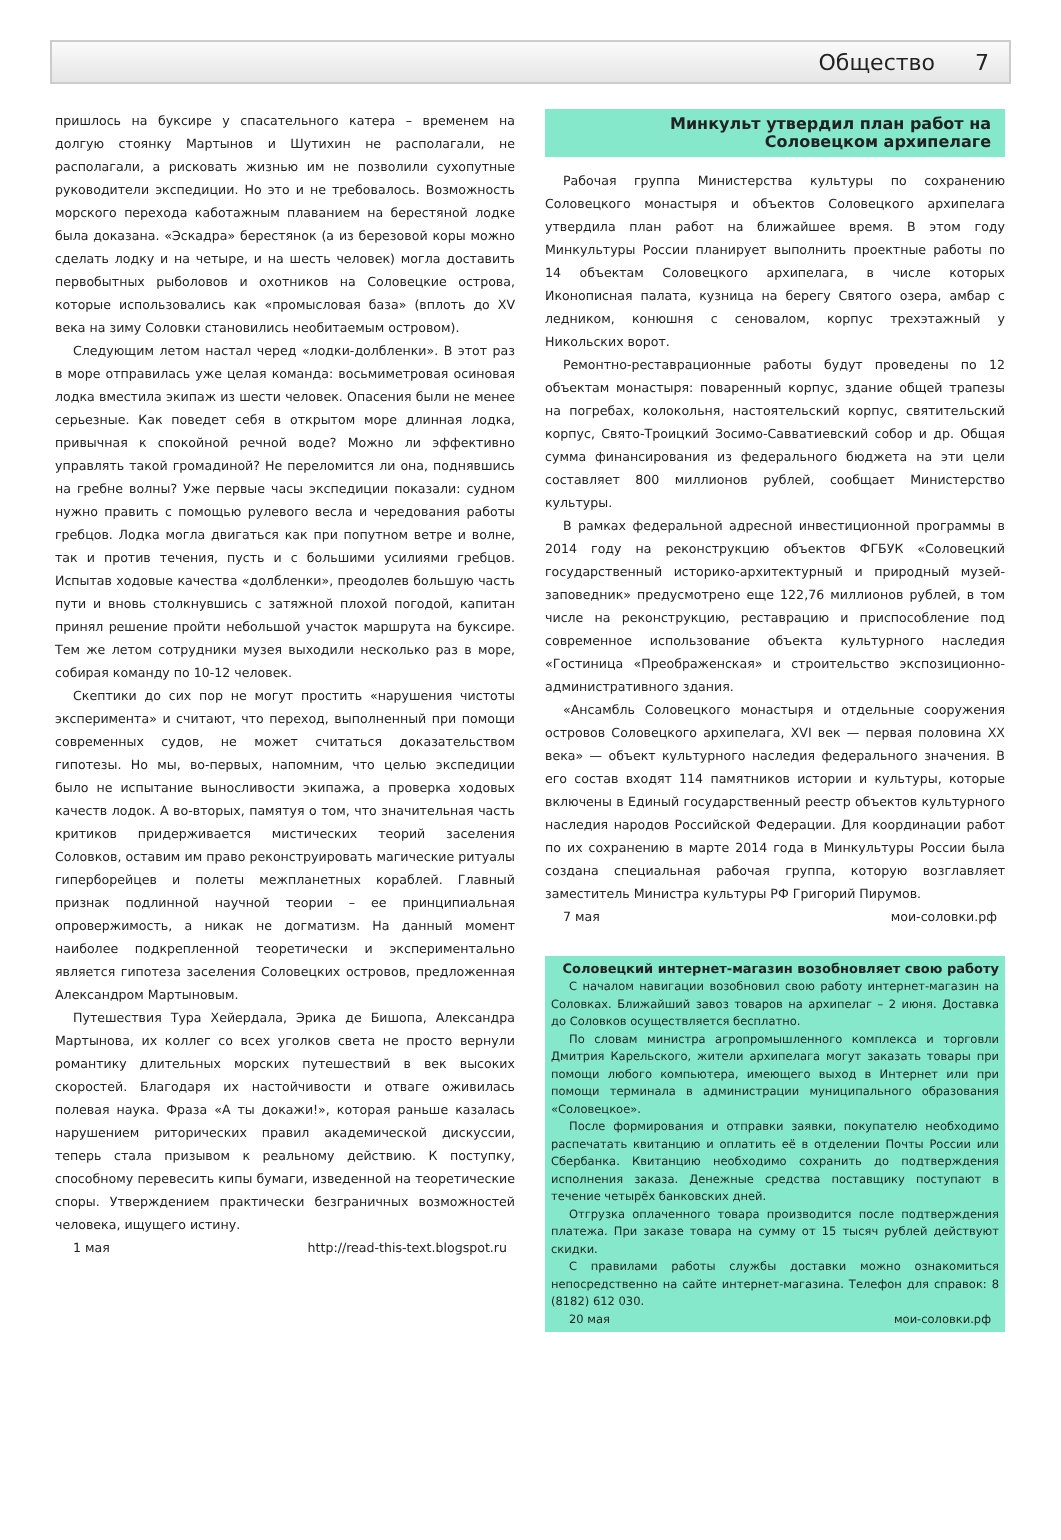Общество 7
пришлось на буксире у спасательного катера – временем на долгую стоянку Мартынов и Шутихин не располагали, не располагали, а рисковать жизнью им не позволили сухопутные руководители экспедиции. Но это и не требовалось. Возможность морского перехода каботажным плаванием на берестяной лодке была доказана. «Эскадра» берестянок (а из березовой коры можно сделать лодку и на четыре, и на шесть человек) могла доставить первобытных рыболовов и охотников на Соловецкие острова, которые использовались как «промысловая база» (вплоть до XV века на зиму Соловки становились необитаемым островом).
Следующим летом настал черед «лодки-долбленки». В этот раз в море отправилась уже целая команда: восьмиметровая осиновая лодка вместила экипаж из шести человек. Опасения были не менее серьезные. Как поведет себя в открытом море длинная лодка, привычная к спокойной речной воде? Можно ли эффективно управлять такой громадиной? Не переломится ли она, поднявшись на гребне волны? Уже первые часы экспедиции показали: судном нужно править с помощью рулевого весла и чередования работы гребцов. Лодка могла двигаться как при попутном ветре и волне, так и против течения, пусть и с большими усилиями гребцов. Испытав ходовые качества «долбленки», преодолев большую часть пути и вновь столкнувшись с затяжной плохой погодой, капитан принял решение пройти небольшой участок маршрута на буксире. Тем же летом сотрудники музея выходили несколько раз в море, собирая команду по 10-12 человек.
Скептики до сих пор не могут простить «нарушения чистоты эксперимента» и считают, что переход, выполненный при помощи современных судов, не может считаться доказательством гипотезы. Но мы, во-первых, напомним, что целью экспедиции было не испытание выносливости экипажа, а проверка ходовых качеств лодок. А во-вторых, памятуя о том, что значительная часть критиков придерживается мистических теорий заселения Соловков, оставим им право реконструировать магические ритуалы гиперборейцев и полеты межпланетных кораблей. Главный признак подлинной научной теории – ее принципиальная опровержимость, а никак не догматизм. На данный момент наиболее подкрепленной теоретически и экспериментально является гипотеза заселения Соловецких островов, предложенная Александром Мартыновым.
Путешествия Тура Хейердала, Эрика де Бишопа, Александра Мартынова, их коллег со всех уголков света не просто вернули романтику длительных морских путешествий в век высоких скоростей. Благодаря их настойчивости и отваге оживилась полевая наука. Фраза «А ты докажи!», которая раньше казалась нарушением риторических правил академической дискуссии, теперь стала призывом к реальному действию. К поступку, способному перевесить кипы бумаги, изведенной на теоретические споры. Утверждением практически безграничных возможностей человека, ищущего истину.
1 мая http://read-this-text.blogspot.ru
Минкульт утвердил план работ на Соловецком архипелаге
Рабочая группа Министерства культуры по сохранению Соловецкого монастыря и объектов Соловецкого архипелага утвердила план работ на ближайшее время. В этом году Минкультуры России планирует выполнить проектные работы по 14 объектам Соловецкого архипелага, в числе которых Иконописная палата, кузница на берегу Святого озера, амбар с ледником, конюшня с сеновалом, корпус трехэтажный у Никольских ворот.
Ремонтно-реставрационные работы будут проведены по 12 объектам монастыря: поваренный корпус, здание общей трапезы на погребах, колокольня, настоятельский корпус, святительский корпус, Свято-Троицкий Зосимо-Савватиевский собор и др. Общая сумма финансирования из федерального бюджета на эти цели составляет 800 миллионов рублей, сообщает Министерство культуры.
В рамках федеральной адресной инвестиционной программы в 2014 году на реконструкцию объектов ФГБУК «Соловецкий государственный историко-архитектурный и природный музей-заповедник» предусмотрено еще 122,76 миллионов рублей, в том числе на реконструкцию, реставрацию и приспособление под современное использование объекта культурного наследия «Гостиница «Преображенская» и строительство экспозиционно-административного здания.
«Ансамбль Соловецкого монастыря и отдельные сооружения островов Соловецкого архипелага, XVI век — первая половина XX века» — объект культурного наследия федерального значения. В его состав входят 114 памятников истории и культуры, которые включены в Единый государственный реестр объектов культурного наследия народов Российской Федерации. Для координации работ по их сохранению в марте 2014 года в Минкультуры России была создана специальная рабочая группа, которую возглавляет заместитель Министра культуры РФ Григорий Пирумов.
7 мая мои-соловки.рф
Соловецкий интернет-магазин возобновляет свою работу
С началом навигации возобновил свою работу интернет-магазин на Соловках. Ближайший завоз товаров на архипелаг – 2 июня. Доставка до Соловков осуществляется бесплатно.
По словам министра агропромышленного комплекса и торговли Дмитрия Карельского, жители архипелага могут заказать товары при помощи любого компьютера, имеющего выход в Интернет или при помощи терминала в администрации муниципального образования «Соловецкое».
После формирования и отправки заявки, покупателю необходимо распечатать квитанцию и оплатить её в отделении Почты России или Сбербанка. Квитанцию необходимо сохранить до подтверждения исполнения заказа. Денежные средства поставщику поступают в течение четырёх банковских дней.
Отгрузка оплаченного товара производится после подтверждения платежа. При заказе товара на сумму от 15 тысяч рублей действуют скидки.
С правилами работы службы доставки можно ознакомиться непосредственно на сайте интернет-магазина. Телефон для справок: 8 (8182) 612 030.
20 мая мои-соловки.рф